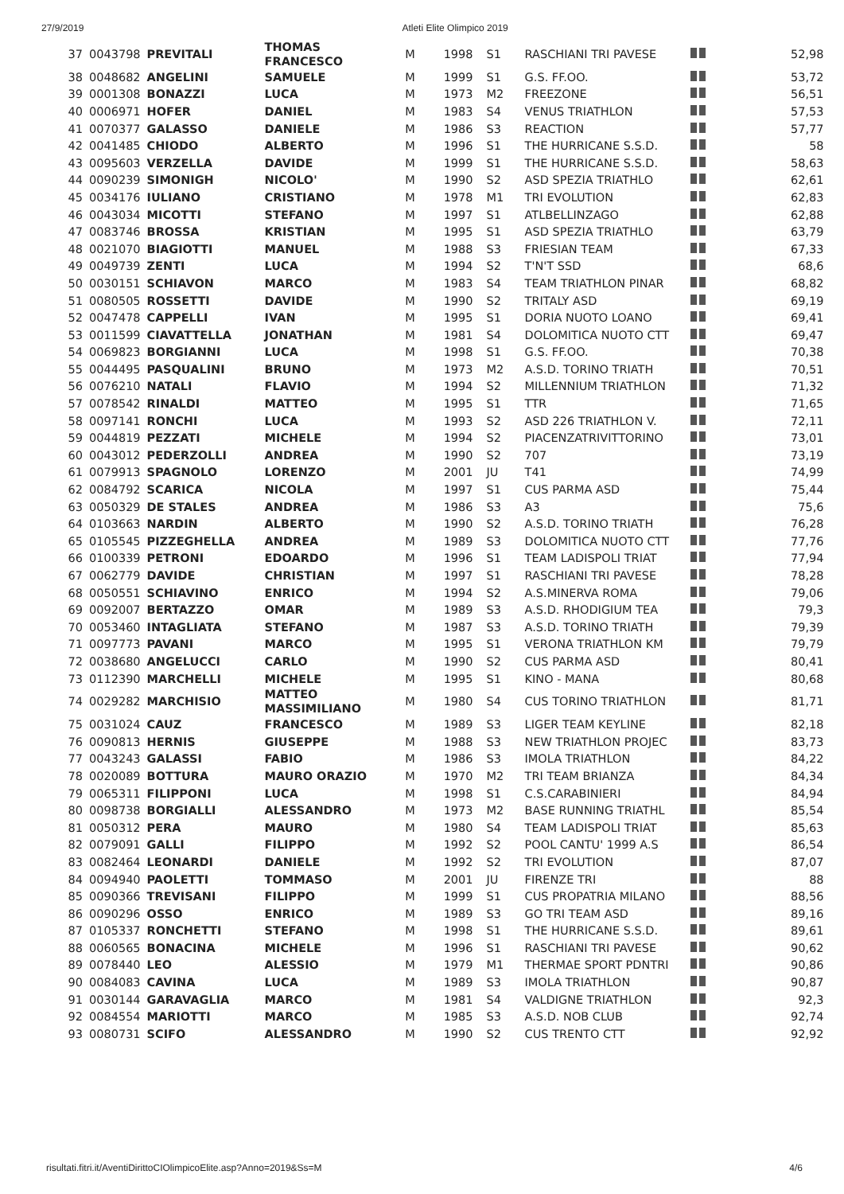27/9/2019 Atleti Elite Olimpico 2019
| 37 | 0043798 | PREVITALI | THOMAS FRANCESCO | M | 1998 | S1 | RASCHIANI TRI PAVESE | | 52,98 |
| 38 | 0048682 | ANGELINI | SAMUELE | M | 1999 | S1 | G.S. FF.OO. | | 53,72 |
| 39 | 0001308 | BONAZZI | LUCA | M | 1973 | M2 | FREEZONE | | 56,51 |
| 40 | 0006971 | HOFER | DANIEL | M | 1983 | S4 | VENUS TRIATHLON | | 57,53 |
| 41 | 0070377 | GALASSO | DANIELE | M | 1986 | S3 | REACTION | | 57,77 |
| 42 | 0041485 | CHIODO | ALBERTO | M | 1996 | S1 | THE HURRICANE S.S.D. | | 58 |
| 43 | 0095603 | VERZELLA | DAVIDE | M | 1999 | S1 | THE HURRICANE S.S.D. | | 58,63 |
| 44 | 0090239 | SIMONIGH | NICOLO' | M | 1990 | S2 | ASD SPEZIA TRIATHLO | | 62,61 |
| 45 | 0034176 | IULIANO | CRISTIANO | M | 1978 | M1 | TRI EVOLUTION | | 62,83 |
| 46 | 0043034 | MICOTTI | STEFANO | M | 1997 | S1 | ATLBELLINZAGO | | 62,88 |
| 47 | 0083746 | BROSSA | KRISTIAN | M | 1995 | S1 | ASD SPEZIA TRIATHLO | | 63,79 |
| 48 | 0021070 | BIAGIOTTI | MANUEL | M | 1988 | S3 | FRIESIAN TEAM | | 67,33 |
| 49 | 0049739 | ZENTI | LUCA | M | 1994 | S2 | T'N'T SSD | | 68,6 |
| 50 | 0030151 | SCHIAVON | MARCO | M | 1983 | S4 | TEAM TRIATHLON PINAR | | 68,82 |
| 51 | 0080505 | ROSSETTI | DAVIDE | M | 1990 | S2 | TRITALY ASD | | 69,19 |
| 52 | 0047478 | CAPPELLI | IVAN | M | 1995 | S1 | DORIA NUOTO LOANO | | 69,41 |
| 53 | 0011599 | CIAVATTELLA | JONATHAN | M | 1981 | S4 | DOLOMITICA NUOTO CTT | | 69,47 |
| 54 | 0069823 | BORGIANNI | LUCA | M | 1998 | S1 | G.S. FF.OO. | | 70,38 |
| 55 | 0044495 | PASQUALINI | BRUNO | M | 1973 | M2 | A.S.D. TORINO TRIATH | | 70,51 |
| 56 | 0076210 | NATALI | FLAVIO | M | 1994 | S2 | MILLENNIUM TRIATHLON | | 71,32 |
| 57 | 0078542 | RINALDI | MATTEO | M | 1995 | S1 | TTR | | 71,65 |
| 58 | 0097141 | RONCHI | LUCA | M | 1993 | S2 | ASD 226 TRIATHLON V. | | 72,11 |
| 59 | 0044819 | PEZZATI | MICHELE | M | 1994 | S2 | PIACENZATRIVITTORINO | | 73,01 |
| 60 | 0043012 | PEDERZOLLI | ANDREA | M | 1990 | S2 | 707 | | 73,19 |
| 61 | 0079913 | SPAGNOLO | LORENZO | M | 2001 | JU | T41 | | 74,99 |
| 62 | 0084792 | SCARICA | NICOLA | M | 1997 | S1 | CUS PARMA ASD | | 75,44 |
| 63 | 0050329 | DE STALES | ANDREA | M | 1986 | S3 | A3 | | 75,6 |
| 64 | 0103663 | NARDIN | ALBERTO | M | 1990 | S2 | A.S.D. TORINO TRIATH | | 76,28 |
| 65 | 0105545 | PIZZEGHELLA | ANDREA | M | 1989 | S3 | DOLOMITICA NUOTO CTT | | 77,76 |
| 66 | 0100339 | PETRONI | EDOARDO | M | 1996 | S1 | TEAM LADISPOLI TRIAT | | 77,94 |
| 67 | 0062779 | DAVIDE | CHRISTIAN | M | 1997 | S1 | RASCHIANI TRI PAVESE | | 78,28 |
| 68 | 0050551 | SCHIAVINO | ENRICO | M | 1994 | S2 | A.S.MINERVA ROMA | | 79,06 |
| 69 | 0092007 | BERTAZZO | OMAR | M | 1989 | S3 | A.S.D. RHODIGIUM TEA | | 79,3 |
| 70 | 0053460 | INTAGLIATA | STEFANO | M | 1987 | S3 | A.S.D. TORINO TRIATH | | 79,39 |
| 71 | 0097773 | PAVANI | MARCO | M | 1995 | S1 | VERONA TRIATHLON KM | | 79,79 |
| 72 | 0038680 | ANGELUCCI | CARLO | M | 1990 | S2 | CUS PARMA ASD | | 80,41 |
| 73 | 0112390 | MARCHELLI | MICHELE | M | 1995 | S1 | KINO - MANA | | 80,68 |
| 74 | 0029282 | MARCHISIO | MATTEO MASSIMILIANO | M | 1980 | S4 | CUS TORINO TRIATHLON | | 81,71 |
| 75 | 0031024 | CAUZ | FRANCESCO | M | 1989 | S3 | LIGER TEAM KEYLINE | | 82,18 |
| 76 | 0090813 | HERNIS | GIUSEPPE | M | 1988 | S3 | NEW TRIATHLON PROJEC | | 83,73 |
| 77 | 0043243 | GALASSI | FABIO | M | 1986 | S3 | IMOLA TRIATHLON | | 84,22 |
| 78 | 0020089 | BOTTURA | MAURO ORAZIO | M | 1970 | M2 | TRI TEAM BRIANZA | | 84,34 |
| 79 | 0065311 | FILIPPONI | LUCA | M | 1998 | S1 | C.S.CARABINIERI | | 84,94 |
| 80 | 0098738 | BORGIALLI | ALESSANDRO | M | 1973 | M2 | BASE RUNNING TRIATHL | | 85,54 |
| 81 | 0050312 | PERA | MAURO | M | 1980 | S4 | TEAM LADISPOLI TRIAT | | 85,63 |
| 82 | 0079091 | GALLI | FILIPPO | M | 1992 | S2 | POOL CANTU' 1999 A.S | | 86,54 |
| 83 | 0082464 | LEONARDI | DANIELE | M | 1992 | S2 | TRI EVOLUTION | | 87,07 |
| 84 | 0094940 | PAOLETTI | TOMMASO | M | 2001 | JU | FIRENZE TRI | | 88 |
| 85 | 0090366 | TREVISANI | FILIPPO | M | 1999 | S1 | CUS PROPATRIA MILANO | | 88,56 |
| 86 | 0090296 | OSSO | ENRICO | M | 1989 | S3 | GO TRI TEAM ASD | | 89,16 |
| 87 | 0105337 | RONCHETTI | STEFANO | M | 1998 | S1 | THE HURRICANE S.S.D. | | 89,61 |
| 88 | 0060565 | BONACINA | MICHELE | M | 1996 | S1 | RASCHIANI TRI PAVESE | | 90,62 |
| 89 | 0078440 | LEO | ALESSIO | M | 1979 | M1 | THERMAE SPORT PDNTRI | | 90,86 |
| 90 | 0084083 | CAVINA | LUCA | M | 1989 | S3 | IMOLA TRIATHLON | | 90,87 |
| 91 | 0030144 | GARAVAGLIA | MARCO | M | 1981 | S4 | VALDIGNE TRIATHLON | | 92,3 |
| 92 | 0084554 | MARIOTTI | MARCO | M | 1985 | S3 | A.S.D. NOB CLUB | | 92,74 |
| 93 | 0080731 | SCIFO | ALESSANDRO | M | 1990 | S2 | CUS TRENTO CTT | | 92,92 |
risultati.fitri.it/AventiDirittoCIOlimpicoElite.asp?Anno=2019&Ss=M 4/6